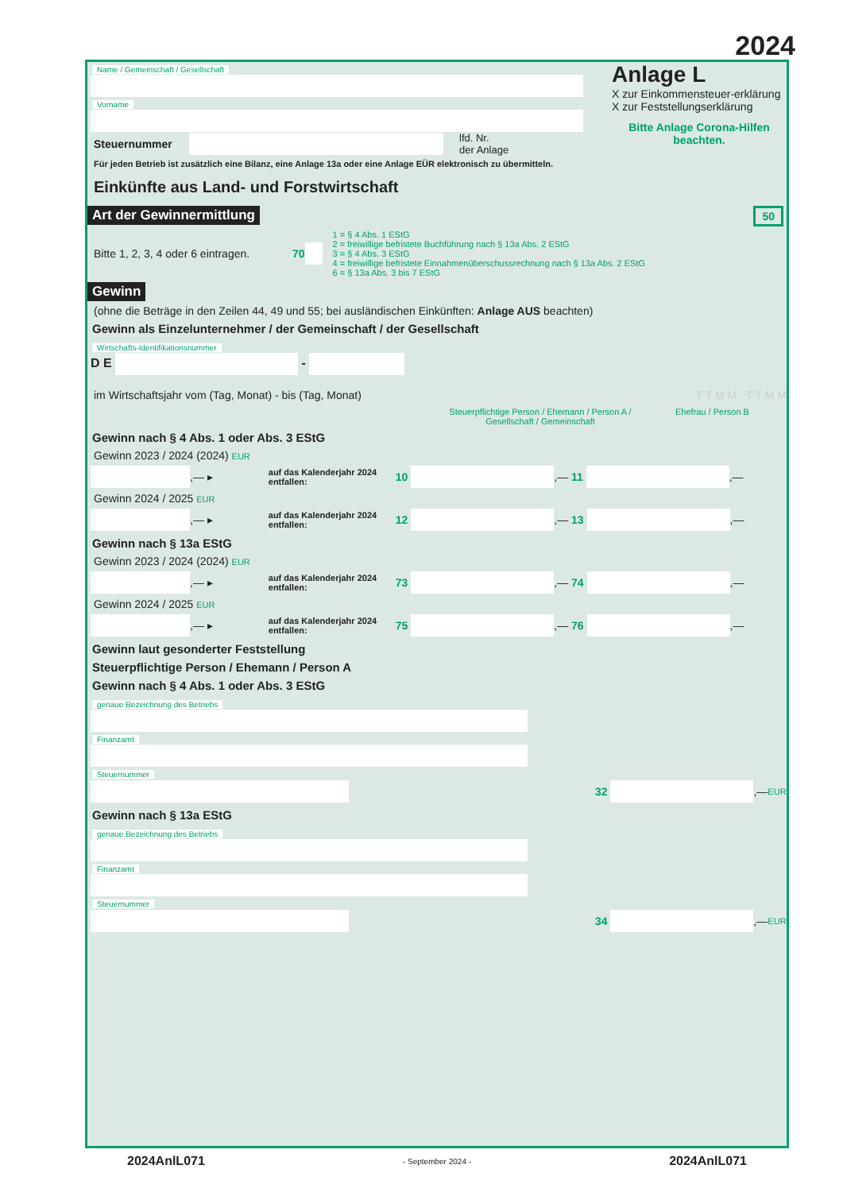2024
Name / Gemeinschaft / Gesellschaft
Vorname
Steuernummer lfd. Nr.
der Anlage
Für jeden Betrieb ist zusätzlich eine Bilanz, eine Anlage 13a oder eine Anlage EÜR elektronisch zu übermitteln.
Einkünfte aus Land- und Forstwirtschaft
Anlage L
X zur Einkommensteuer-erklärung
X zur Feststellungserklärung
Bitte Anlage Corona-Hilfen beachten.
Art der Gewinnermittlung 50
Bitte 1, 2, 3, 4 oder 6 eintragen. 70
1 = § 4 Abs. 1 EStG
2 = freiwillige befristete Buchführung nach § 13a Abs. 2 EStG
3 = § 4 Abs. 3 EStG
4 = freiwillige befristete Einnahmenüberschussrechnung nach § 13a Abs. 2 EStG
6 = § 13a Abs. 3 bis 7 EStG
Gewinn
(ohne die Beträge in den Zeilen 44, 49 und 55; bei ausländischen Einkünften: Anlage AUS beachten)
Gewinn als Einzelunternehmer / der Gemeinschaft / der Gesellschaft
Wirtschafts-Identifikationsnummer
D E -
im Wirtschaftsjahr vom (Tag, Monat) - bis (Tag, Monat) T T M M T T M M
Steuerpflichtige Person / Ehemann / Person A / Gesellschaft / Gemeinschaft Ehefrau / Person B
Gewinn nach § 4 Abs. 1 oder Abs. 3 EStG
Gewinn 2023 / 2024 (2024) EUR
,— ▸ auf das Kalenderjahr 2024 entfallen: 10 ,— 11 ,—
Gewinn 2024 / 2025 EUR
,— ▸ auf das Kalenderjahr 2024 entfallen: 12 ,— 13 ,—
Gewinn nach § 13a EStG
Gewinn 2023 / 2024 (2024) EUR
,— ▸ auf das Kalenderjahr 2024 entfallen: 73 ,— 74 ,—
Gewinn 2024 / 2025 EUR
,— ▸ auf das Kalenderjahr 2024 entfallen: 75 ,— 76 ,—
Gewinn laut gesonderter Feststellung
Steuerpflichtige Person / Ehemann / Person A
Gewinn nach § 4 Abs. 1 oder Abs. 3 EStG
genaue Bezeichnung des Betriebs
Finanzamt Steuernummer
32 ,— EUR
Gewinn nach § 13a EStG
genaue Bezeichnung des Betriebs
Finanzamt Steuernummer
34 ,— EUR
2024AnlL071 - September 2024 - 2024AnlL071